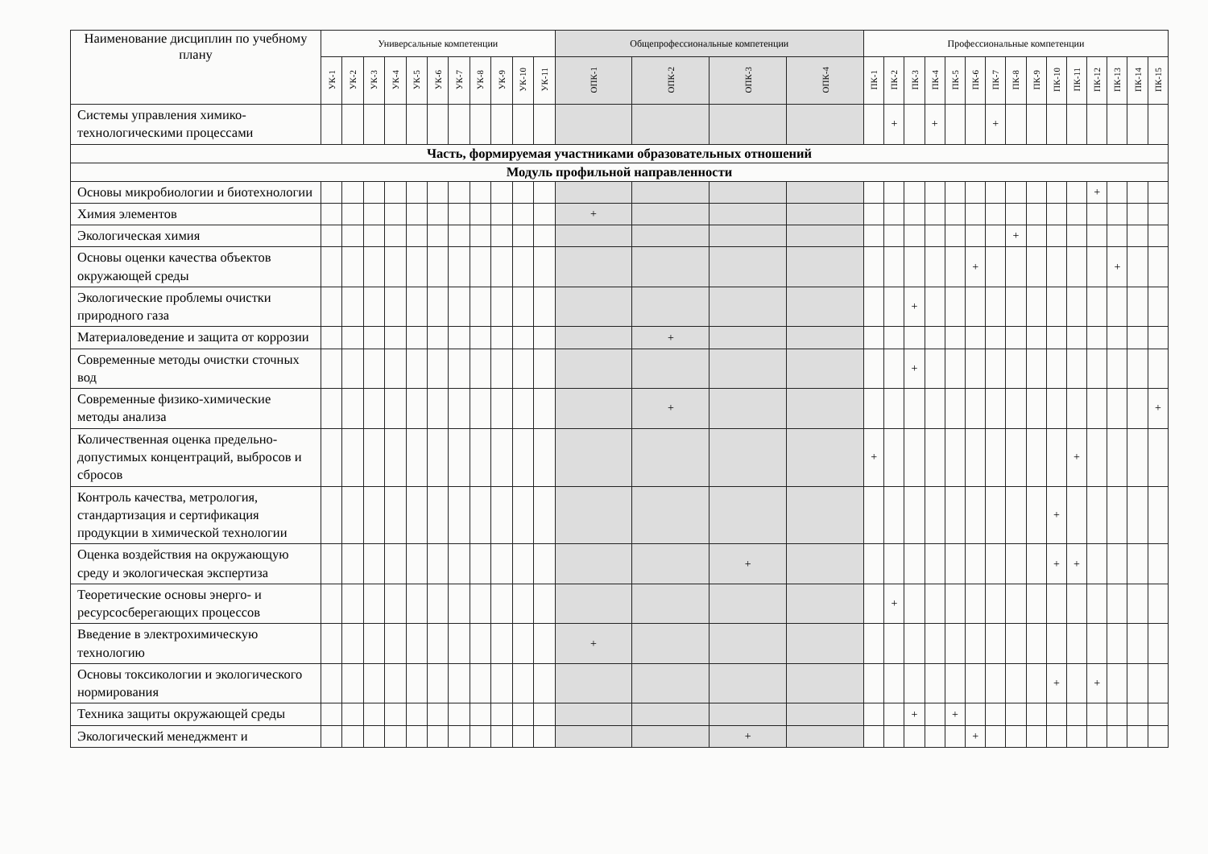| Наименование дисциплин по учебному плану | Универсальные компетенции | | | | | | | | | | | Общепрофессиональные компетенции | | | | Профессиональные компетенции | | | | | | | | | | | | | | |
| --- | --- | --- | --- | --- | --- | --- | --- | --- | --- | --- | --- | --- | --- | --- | --- | --- | --- | --- | --- | --- | --- | --- | --- | --- | --- | --- | --- | --- | --- | --- |
| | УК-1 | УК-2 | УК-3 | УК-4 | УК-5 | УК-6 | УК-7 | УК-8 | УК-9 | УК-10 | УК-11 | ОПК-1 | ОПК-2 | ОПК-3 | ОПК-4 | ПК-1 | ПК-2 | ПК-3 | ПК-4 | ПК-5 | ПК-6 | ПК-7 | ПК-8 | ПК-9 | ПК-10 | ПК-11 | ПК-12 | ПК-13 | ПК-14 | ПК-15 |
| Системы управления химико-технологическими процессами | | | | | | | | | | | | | | | | | + | | + | | | + | | | | | | | | |
| Часть, формируемая участниками образовательных отношений | | | | | | | | | | | | | | | | | | | | | | | | | | | | | | |
| Модуль профильной направленности | | | | | | | | | | | | | | | | | | | | | | | | | | | | | | |
| Основы микробиологии и биотехнологии | | | | | | | | | | | | | | | | | | | | | | | | | | | + | | | |
| Химия элементов | | | | | | | | | | | | + | | | | | | | | | | | | | | | | | | |
| Экологическая химия | | | | | | | | | | | | | | | | | | | | | | | + | | | | | | | |
| Основы оценки качества объектов окружающей среды | | | | | | | | | | | | | | | | | | | | | + | | | | | | | + | | |
| Экологические проблемы очистки природного газа | | | | | | | | | | | | | | | | | | + | | | | | | | | | | | | |
| Материаловедение и защита от коррозии | | | | | | | | | | | | | + | | | | | | | | | | | | | | | | | |
| Современные методы очистки сточных вод | | | | | | | | | | | | | | | | | | + | | | | | | | | | | | | |
| Современные физико-химические методы анализа | | | | | | | | | | | | | + | | | | | | | | | | | | | | | | | + |
| Количественная оценка предельно-допустимых концентраций, выбросов и сбросов | | | | | | | | | | | | | | | | + | | | | | | | | | | + | | | | |
| Контроль качества, метрология, стандартизация и сертификация продукции в химической технологии | | | | | | | | | | | | | | | | | | | | | | | | | + | | | | | |
| Оценка воздействия на окружающую среду и экологическая экспертиза | | | | | | | | | | | | | | + | | | | | | | | | | | + | + | | | | |
| Теоретические основы энерго- и ресурсосберегающих процессов | | | | | | | | | | | | | | | | | + | | | | | | | | | | | | | |
| Введение в электрохимическую технологию | | | | | | | | | | | | + | | | | | | | | | | | | | | | | | | |
| Основы токсикологии и экологического нормирования | | | | | | | | | | | | | | | | | | | | | | | | | + | | + | | | |
| Техника защиты окружающей среды | | | | | | | | | | | | | | | | | | + | | + | | | | | | | | | | |
| Экологический менеджмент и | | | | | | | | | | | | | | + | | | | | | | + | | | | | | | | | |